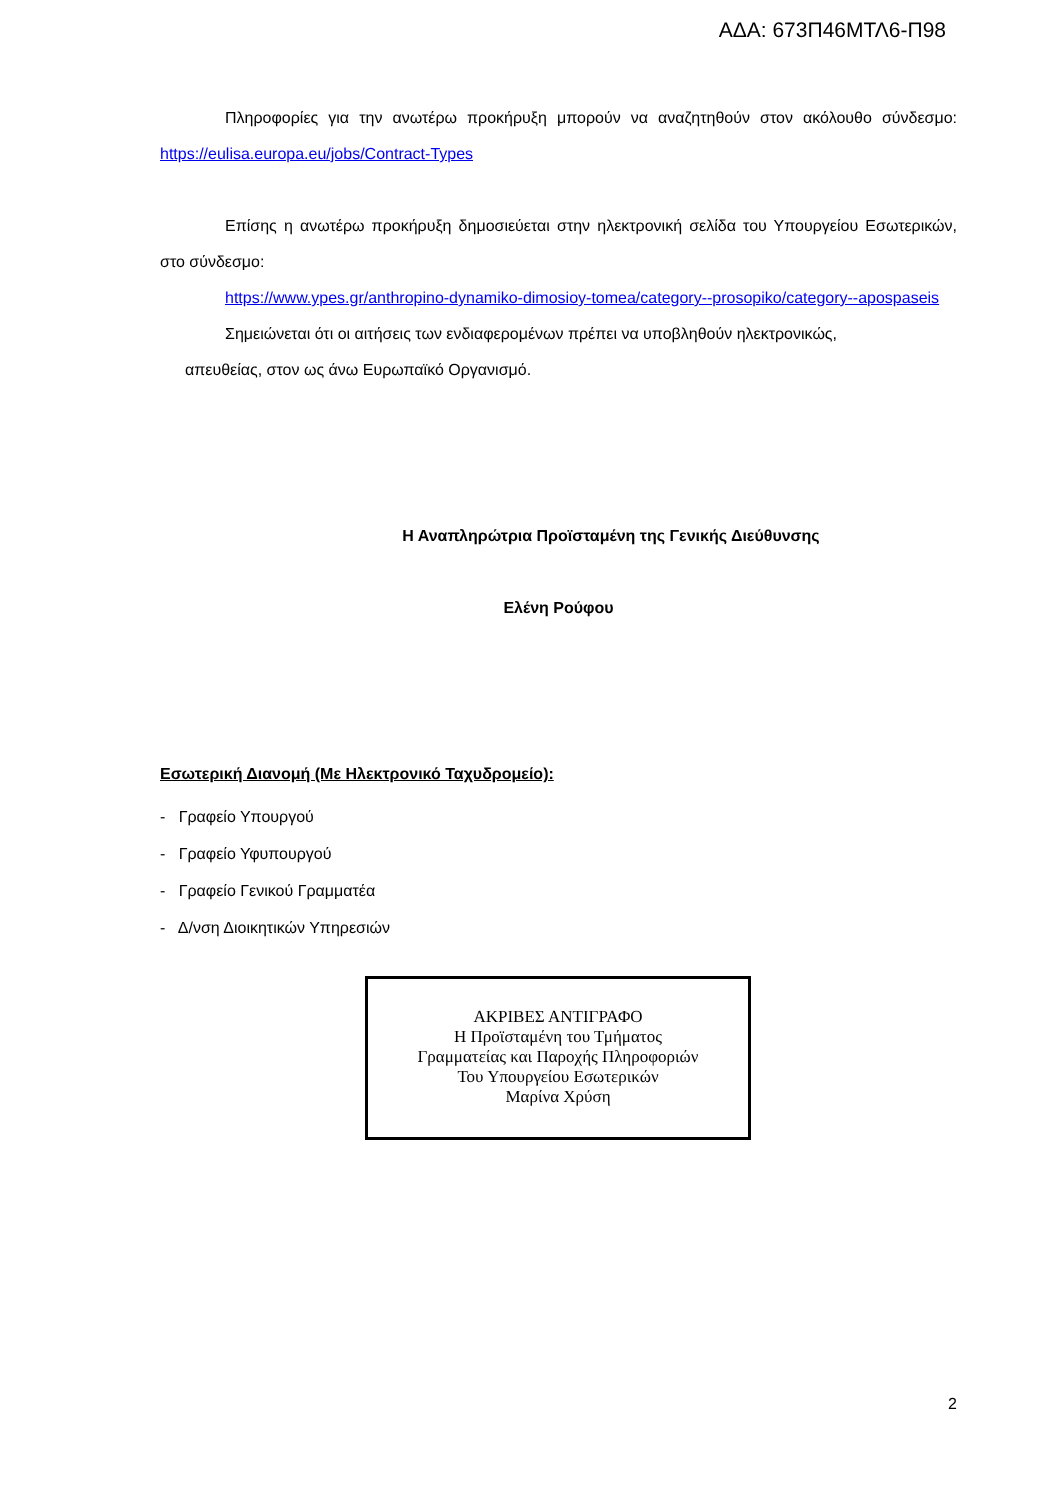ΑΔΑ: 673Π46ΜΤΛ6-Π98
Πληροφορίες για την ανωτέρω προκήρυξη μπορούν να αναζητηθούν στον ακόλουθο σύνδεσμο: https://eulisa.europa.eu/jobs/Contract-Types
Επίσης η ανωτέρω προκήρυξη δημοσιεύεται στην ηλεκτρονική σελίδα του Υπουργείου Εσωτερικών, στο σύνδεσμο:
https://www.ypes.gr/anthropino-dynamiko-dimosioy-tomea/category--prosopiko/category--apospaseis
Σημειώνεται ότι οι αιτήσεις των ενδιαφερομένων πρέπει να υποβληθούν ηλεκτρονικώς,
απευθείας, στον ως άνω Ευρωπαϊκό Οργανισμό.
Η Αναπληρώτρια Προϊσταμένη της Γενικής Διεύθυνσης
Ελένη Ρούφου
Εσωτερική Διανομή (Με Ηλεκτρονικό Ταχυδρομείο):
- Γραφείο Υπουργού
- Γραφείο Υφυπουργού
- Γραφείο Γενικού Γραμματέα
- Δ/νση Διοικητικών Υπηρεσιών
ΑΚΡΙΒΕΣ ΑΝΤΙΓΡΑΦΟ
Η Προϊσταμένη του Τμήματος
Γραμματείας και Παροχής Πληροφοριών
Του Υπουργείου Εσωτερικών
Μαρίνα Χρύση
2